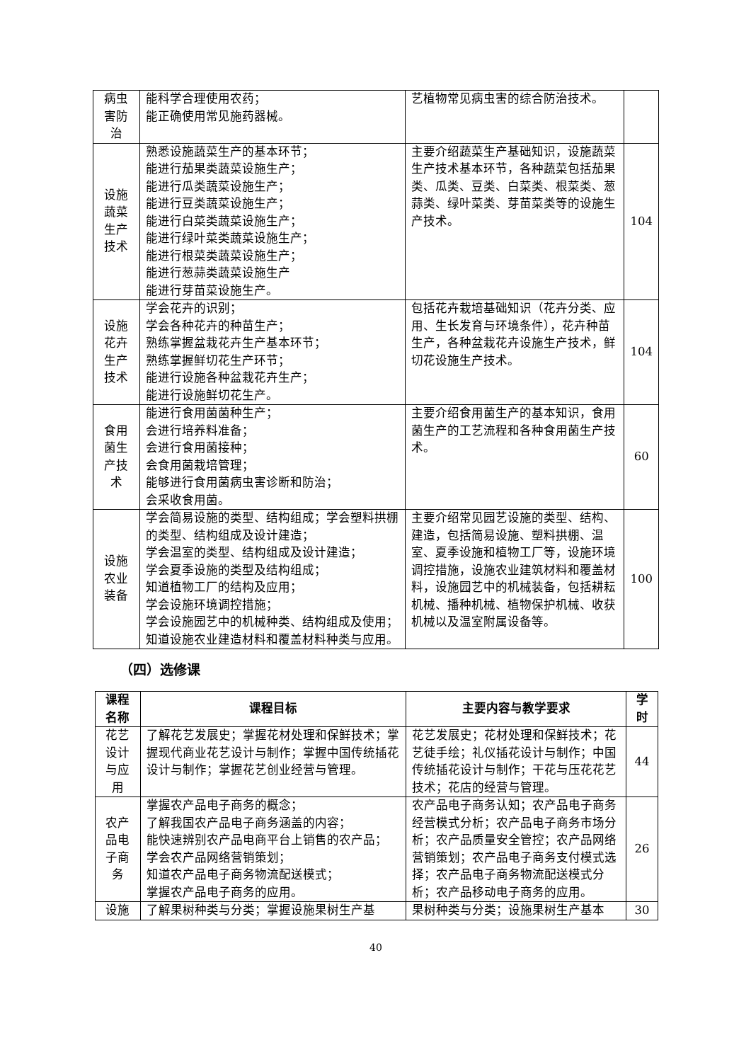| 病虫 害防 治 | 能科学合理使用农药； 能正确使用常见施药器械。 | 艺植物常见病虫害的综合防治技术。 | |
| 设施 蔬菜 生产 技术 | 熟悉设施蔬菜生产的基本环节； 能进行茄果类蔬菜设施生产； 能进行瓜类蔬菜设施生产； 能进行豆类蔬菜设施生产； 能进行白菜类蔬菜设施生产； 能进行绿叶菜类蔬菜设施生产； 能进行根菜类蔬菜设施生产； 能进行葱蒜类蔬菜设施生产 能进行芽苗菜设施生产。 | 主要介绍蔬菜生产基础知识，设施蔬菜生产技术基本环节，各种蔬菜包括茄果类、瓜类、豆类、白菜类、根菜类、葱蒜类、绿叶菜类、芽苗菜类等的设施生产技术。 | 104 |
| 设施 花卉 生产 技术 | 学会花卉的识别； 学会各种花卉的种苗生产； 熟练掌握盆栽花卉生产基本环节； 熟练掌握鲜切花生产环节； 能进行设施各种盆栽花卉生产； 能进行设施鲜切花生产。 | 包括花卉栽培基础知识（花卉分类、应用、生长发育与环境条件），花卉种苗生产，各种盆栽花卉设施生产技术，鲜切花设施生产技术。 | 104 |
| 食用 菌生 产技 术 | 能进行食用菌菌种生产； 会进行培养料准备； 会进行食用菌接种； 会食用菌栽培管理； 能够进行食用菌病虫害诊断和防治； 会采收食用菌。 | 主要介绍食用菌生产的基本知识，食用菌生产的工艺流程和各种食用菌生产技术。 | 60 |
| 设施 农业 装备 | 学会简易设施的类型、结构组成；学会塑料拱棚的类型、结构组成及设计建造； 学会温室的类型、结构组成及设计建造； 学会夏季设施的类型及结构组成； 知道植物工厂的结构及应用； 学会设施环境调控措施； 学会设施园艺中的机械种类、结构组成及使用； 知道设施农业建造材料和覆盖材料种类与应用。 | 主要介绍常见园艺设施的类型、结构、建造，包括简易设施、塑料拱棚、温室、夏季设施和植物工厂等，设施环境调控措施，设施农业建筑材料和覆盖材料，设施园艺中的机械装备，包括耕耘机械、播种机械、植物保护机械、收获机械以及温室附属设备等。 | 100 |
（四）选修课
| 课程 名称 | 课程目标 | 主要内容与教学要求 | 学 时 |
| --- | --- | --- | --- |
| 花艺 设计 与应 用 | 了解花艺发展史；掌握花材处理和保鲜技术；掌握现代商业花艺设计与制作；掌握中国传统插花设计与制作；掌握花艺创业经营与管理。 | 花艺发展史；花材处理和保鲜技术；花艺徒手绘；礼仪插花设计与制作；中国传统插花设计与制作；干花与压花花艺技术；花店的经营与管理。 | 44 |
| 农产 品电 子商 务 | 掌握农产品电子商务的概念； 了解我国农产品电子商务涵盖的内容； 能快速辨别农产品电商平台上销售的农产品； 学会农产品网络营销策划； 知道农产品电子商务物流配送模式； 掌握农产品电子商务的应用。 | 农产品电子商务认知；农产品电子商务经营模式分析；农产品电子商务市场分析；农产品质量安全管控；农产品网络营销策划；农产品电子商务支付模式选择；农产品电子商务物流配送模式分析；农产品移动电子商务的应用。 | 26 |
| 设施 | 了解果树种类与分类；掌握设施果树生产基 | 果树种类与分类；设施果树生产基本 | 30 |
40